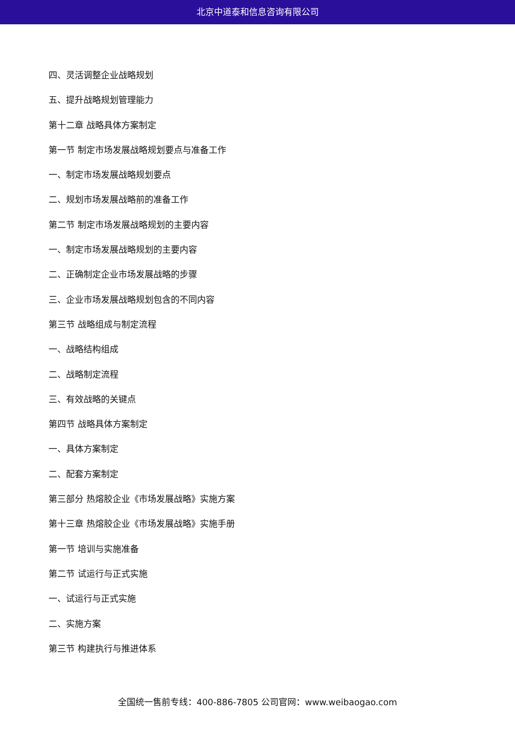北京中道泰和信息咨询有限公司
四、灵活调整企业战略规划
五、提升战略规划管理能力
第十二章 战略具体方案制定
第一节 制定市场发展战略规划要点与准备工作
一、制定市场发展战略规划要点
二、规划市场发展战略前的准备工作
第二节 制定市场发展战略规划的主要内容
一、制定市场发展战略规划的主要内容
二、正确制定企业市场发展战略的步骤
三、企业市场发展战略规划包含的不同内容
第三节 战略组成与制定流程
一、战略结构组成
二、战略制定流程
三、有效战略的关键点
第四节 战略具体方案制定
一、具体方案制定
二、配套方案制定
第三部分 热熔胶企业《市场发展战略》实施方案
第十三章 热熔胶企业《市场发展战略》实施手册
第一节 培训与实施准备
第二节 试运行与正式实施
一、试运行与正式实施
二、实施方案
第三节 构建执行与推进体系
全国统一售前专线：400-886-7805 公司官网：www.weibaogao.com